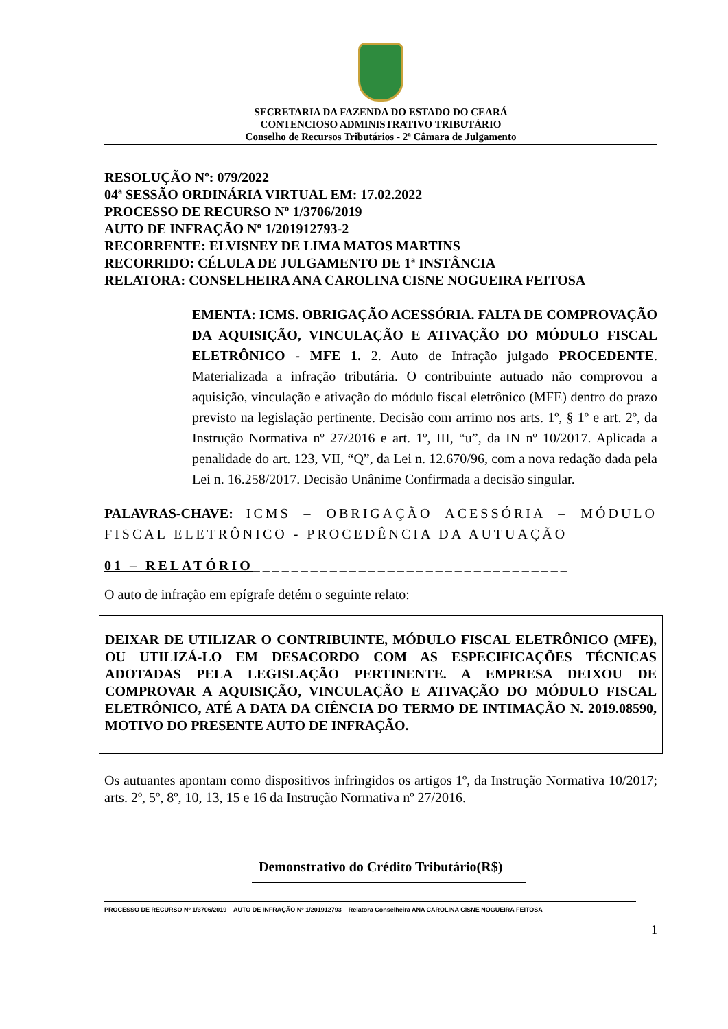SECRETARIA DA FAZENDA DO ESTADO DO CEARÁ
CONTENCIOSO ADMINISTRATIVO TRIBUTÁRIO
Conselho de Recursos Tributários - 2ª Câmara de Julgamento
RESOLUÇÃO Nº: 079/2022
04ª SESSÃO ORDINÁRIA VIRTUAL EM: 17.02.2022
PROCESSO DE RECURSO Nº 1/3706/2019
AUTO DE INFRAÇÃO Nº 1/201912793-2
RECORRENTE: ELVISNEY DE LIMA MATOS MARTINS
RECORRIDO: CÉLULA DE JULGAMENTO DE 1ª INSTÂNCIA
RELATORA: CONSELHEIRA ANA CAROLINA CISNE NOGUEIRA FEITOSA
EMENTA: ICMS. OBRIGAÇÃO ACESSÓRIA. FALTA DE COMPROVAÇÃO DA AQUISIÇÃO, VINCULAÇÃO E ATIVAÇÃO DO MÓDULO FISCAL ELETRÔNICO - MFE 1. 2. Auto de Infração julgado PROCEDENTE. Materializada a infração tributária. O contribuinte autuado não comprovou a aquisição, vinculação e ativação do módulo fiscal eletrônico (MFE) dentro do prazo previsto na legislação pertinente. Decisão com arrimo nos arts. 1º, § 1º e art. 2º, da Instrução Normativa nº 27/2016 e art. 1º, III, “u”, da IN nº 10/2017. Aplicada a penalidade do art. 123, VII, “Q”, da Lei n. 12.670/96, com a nova redação dada pela Lei n. 16.258/2017. Decisão Unânime Confirmada a decisão singular.
PALAVRAS-CHAVE: ICMS – OBRIGAÇÃO ACESSÓRIA – MÓDULO FISCAL ELETRÔNICO - PROCEDÊNCIA DA AUTUAÇÃO
01 – RELATÓRIO_________________________________
O auto de infração em epígrafe detém o seguinte relato:
DEIXAR DE UTILIZAR O CONTRIBUINTE, MÓDULO FISCAL ELETRÔNICO (MFE), OU UTILIZÁ-LO EM DESACORDO COM AS ESPECIFICAÇÕES TÉCNICAS ADOTADAS PELA LEGISLAÇÃO PERTINENTE. A EMPRESA DEIXOU DE COMPROVAR A AQUISIÇÃO, VINCULAÇÃO E ATIVAÇÃO DO MÓDULO FISCAL ELETRÔNICO, ATÉ A DATA DA CIÊNCIA DO TERMO DE INTIMAÇÃO N. 2019.08590, MOTIVO DO PRESENTE AUTO DE INFRAÇÃO.
Os autuantes apontam como dispositivos infringidos os artigos 1º, da Instrução Normativa 10/2017; arts. 2º, 5º, 8º, 10, 13, 15 e 16 da Instrução Normativa nº 27/2016.
Demonstrativo do Crédito Tributário(R$)
PROCESSO DE RECURSO Nº 1/3706/2019 – AUTO DE INFRAÇÃO Nº 1/201912793 – Relatora Conselheira ANA CAROLINA CISNE NOGUEIRA FEITOSA
1